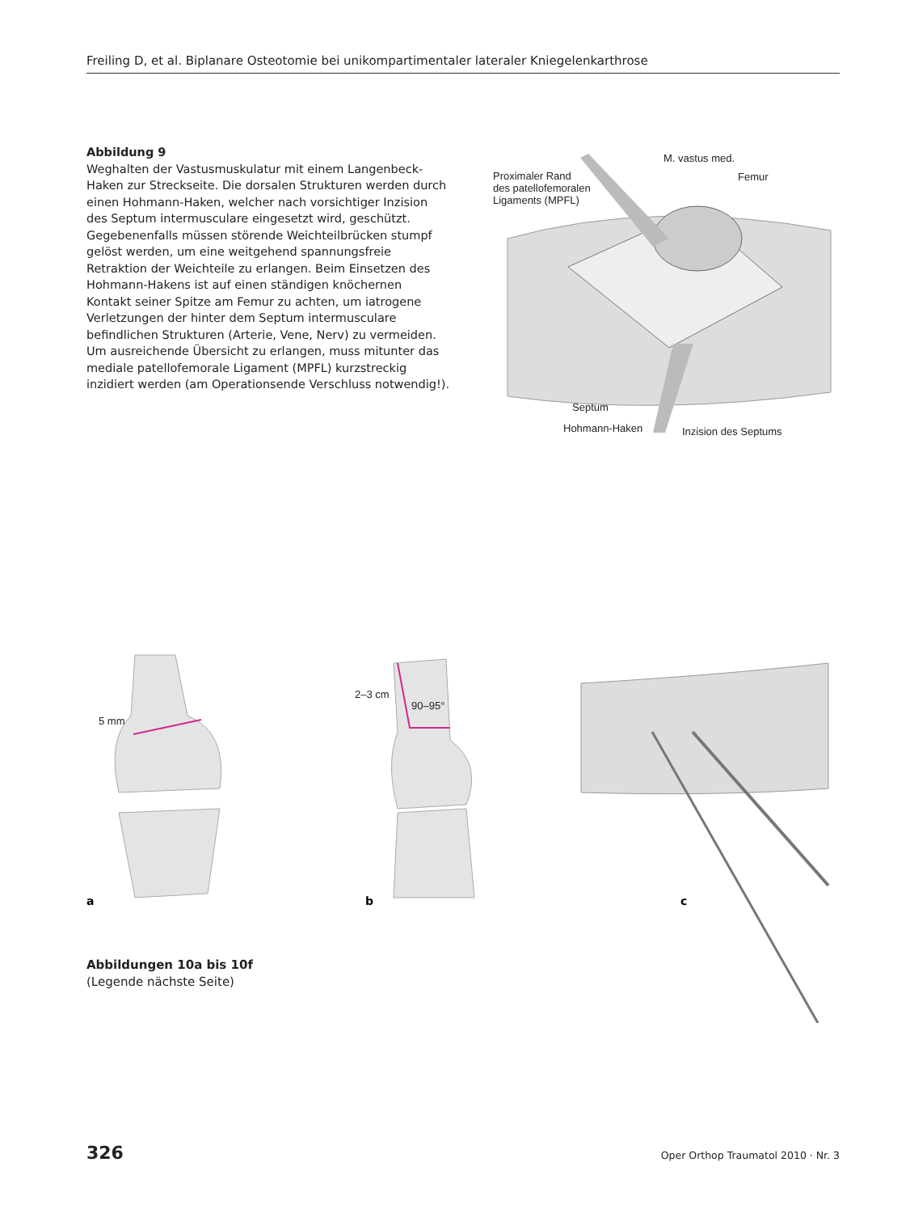Freiling D, et al. Biplanare Osteotomie bei unikompartimentaler lateraler Kniegelenkarthrose
Abbildung 9
Weghalten der Vastusmuskulatur mit einem Langenbeck-Haken zur Streckseite. Die dorsalen Strukturen werden durch einen Hohmann-Haken, welcher nach vorsichtiger Inzision des Septum intermusculare eingesetzt wird, geschützt. Gegebenenfalls müssen störende Weichteilbrücken stumpf gelöst werden, um eine weitgehend spannungsfreie Retraktion der Weichteile zu erlangen. Beim Einsetzen des Hohmann-Hakens ist auf einen ständigen knöchernen Kontakt seiner Spitze am Femur zu achten, um iatrogene Verletzungen der hinter dem Septum intermusculare befindlichen Strukturen (Arterie, Vene, Nerv) zu vermeiden. Um ausreichende Übersicht zu erlangen, muss mitunter das mediale patellofemorale Ligament (MPFL) kurzstreckig inzidiert werden (am Operationsende Verschluss notwendig!).
M. vastus med.
Femur
Proximaler Rand
des patellofemoralen
Ligaments (MPFL)
Septum
Hohmann-Haken
Inzision des Septums
5 mm
a
2–3 cm
90–95°
b
c
Abbildungen 10a bis 10f
(Legende nächste Seite)
326
Oper Orthop Traumatol 2010 · Nr. 3